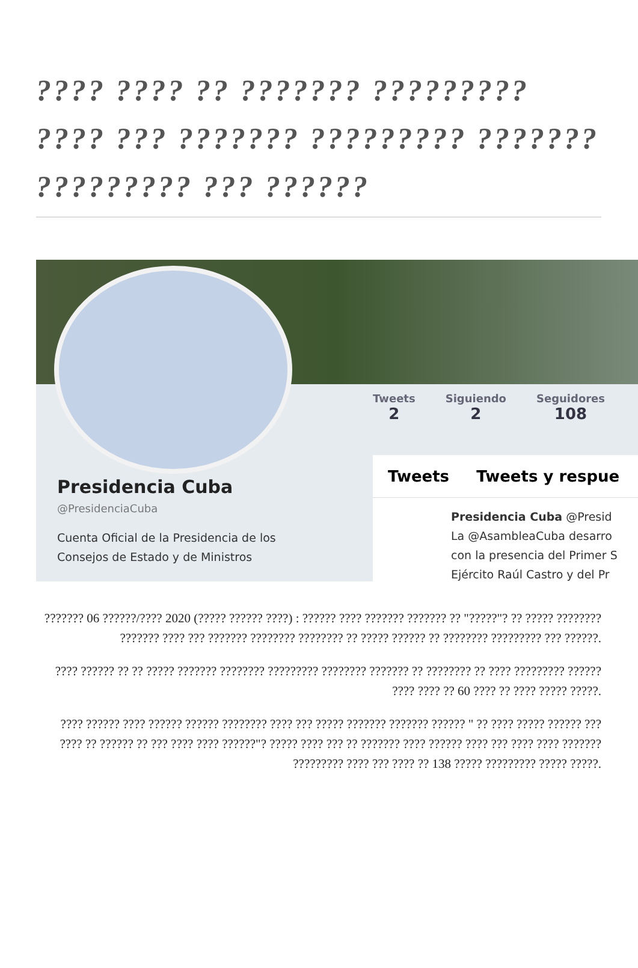???? ???? ?? ??????? ????????? ???? ??? ??????? ????????? ??????? ????????? ??? ??????
Tweets
2
Siguiendo
2
Seguidores
108
Presidencia Cuba
@PresidenciaCuba
Cuenta Oficial de la Presidencia de los
Consejos de Estado y de Ministros
Tweets Tweets y respue
Presidencia Cuba @Presid
La @AsambleaCuba desarro
con la presencia del Primer S
Ejército Raúl Castro y del Pr
??????? 06 ??????/???? 2020 (????? ?????? ????) : ?????? ???? ??????? ??????? ?? "?????"? ?? ????? ???????? ??????? ???? ??? ??????? ???????? ???????? ?? ????? ?????? ?? ???????? ????????? ??? ??????.
???? ?????? ?? ?? ????? ??????? ???????? ????????? ???????? ??????? ?? ???????? ?? ???? ????????? ?????? ???? ???? ?? 60 ???? ?? ???? ????? ?????.
???? ?????? ???? ?????? ?????? ???????? ???? ??? ????? ??????? ??????? ?????? " ?? ???? ????? ?????? ??? ???? ?? ?????? ?? ??? ???? ???? ??????"? ????? ???? ??? ?? ??????? ???? ?????? ???? ??? ???? ???? ??????? ????????? ???? ??? ???? ?? 138 ????? ????????? ????? ?????.